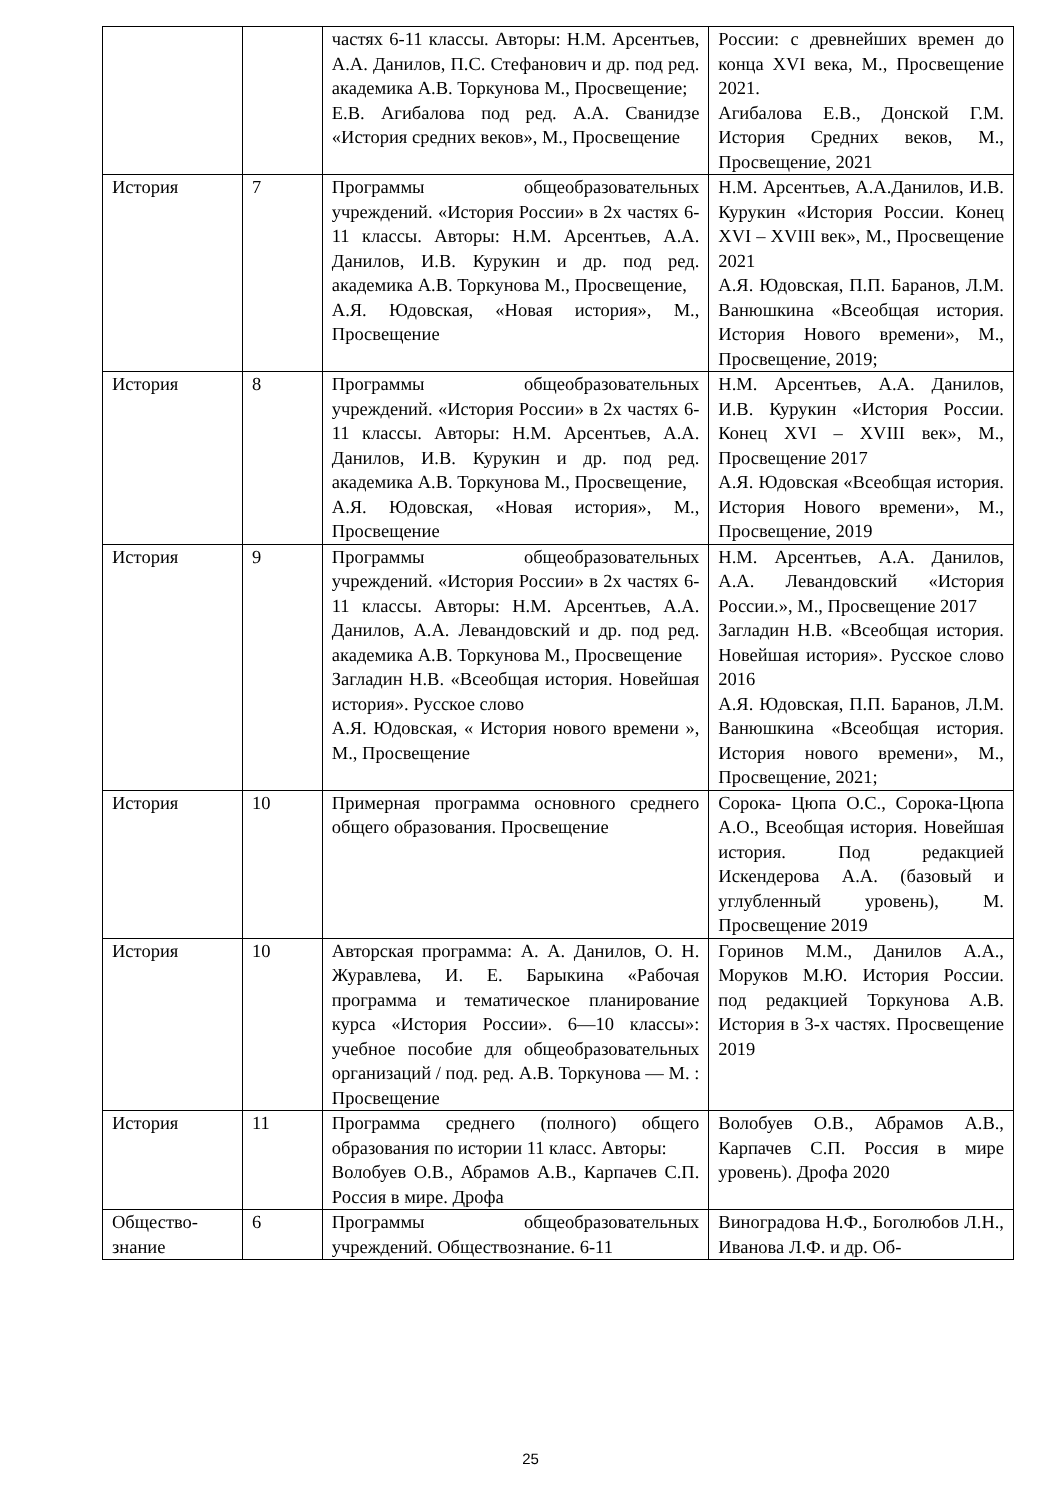| | | частях 6-11 классы. Авторы: Н.М. Арсентьев, А.А. Данилов, П.С. Стефанович и др. под ред. академика А.В. Торкунова М., Просвещение; Е.В. Агибалова под ред. А.А. Сванидзе «История средних веков», М., Просвещение | России: с древнейших времен до конца XVI века, М., Просвещение 2021. Агибалова Е.В., Донской Г.М. История Средних веков, М., Просвещение, 2021 |
| История | 7 | Программы общеобразовательных учреждений. «История России» в 2х частях 6-11 классы. Авторы: Н.М. Арсентьев, А.А. Данилов, И.В. Курукин и др. под ред. академика А.В. Торкунова М., Просвещение, А.Я. Юдовская, «Новая история», М., Просвещение | Н.М. Арсентьев, А.А.Данилов, И.В. Курукин «История России. Конец XVI – XVIII век», М., Просвещение 2021 А.Я. Юдовская, П.П. Баранов, Л.М. Ванюшкина «Всеобщая история. История Нового времени», М., Просвещение, 2019; |
| История | 8 | Программы общеобразовательных учреждений. «История России» в 2х частях 6-11 классы. Авторы: Н.М. Арсентьев, А.А. Данилов, И.В. Курукин и др. под ред. академика А.В. Торкунова М., Просвещение, А.Я. Юдовская, «Новая история», М., Просвещение | Н.М. Арсентьев, А.А. Данилов, И.В. Курукин «История России. Конец XVI – XVIII век», М., Просвещение 2017 А.Я. Юдовская «Всеобщая история. История Нового времени», М., Просвещение, 2019 |
| История | 9 | Программы общеобразовательных учреждений. «История России» в 2х частях 6-11 классы. Авторы: Н.М. Арсентьев, А.А. Данилов, А.А. Левандовский и др. под ред. академика А.В. Торкунова М., Просвещение Загладин Н.В. «Всеобщая история. Новейшая история». Русское слово А.Я. Юдовская, « История нового времени », М., Просвещение | Н.М. Арсентьев, А.А. Данилов, А.А. Левандовский «История России.», М., Просвещение 2017 Загладин Н.В. «Всеобщая история. Новейшая история». Русское слово 2016 А.Я. Юдовская, П.П. Баранов, Л.М. Ванюшкина «Всеобщая история. История нового времени», М., Просвещение, 2021; |
| История | 10 | Примерная программа основного среднего общего образования. Просвещение | Сорока- Цюпа О.С., Сорока-Цюпа А.О., Всеобщая история. Новейшая история. Под редакцией Искендерова А.А. (базовый и углубленный уровень), М. Просвещение 2019 |
| История | 10 | Авторская программа: А. А. Данилов, О. Н. Журавлева, И. Е. Барыкина «Рабочая программа и тематическое планирование курса «История России». 6—10 классы»: учебное пособие для общеобразовательных организаций / под. ред. А.В. Торкунова — М. : Просвещение | Горинов М.М., Данилов А.А., Моруков М.Ю. История России. под редакцией Торкунова А.В. История в 3-х частях. Просвещение 2019 |
| История | 11 | Программа среднего (полного) общего образования по истории 11 класс. Авторы: Волобуев О.В., Абрамов А.В., Карпачев С.П. Россия в мире. Дрофа | Волобуев О.В., Абрамов А.В., Карпачев С.П. Россия в мире уровень). Дрофа 2020 |
| Общество-знание | 6 | Программы общеобразовательных учреждений. Обществознание. 6-11 | Виноградова Н.Ф., Боголюбов Л.Н., Иванова Л.Ф. и др. Об- |
25